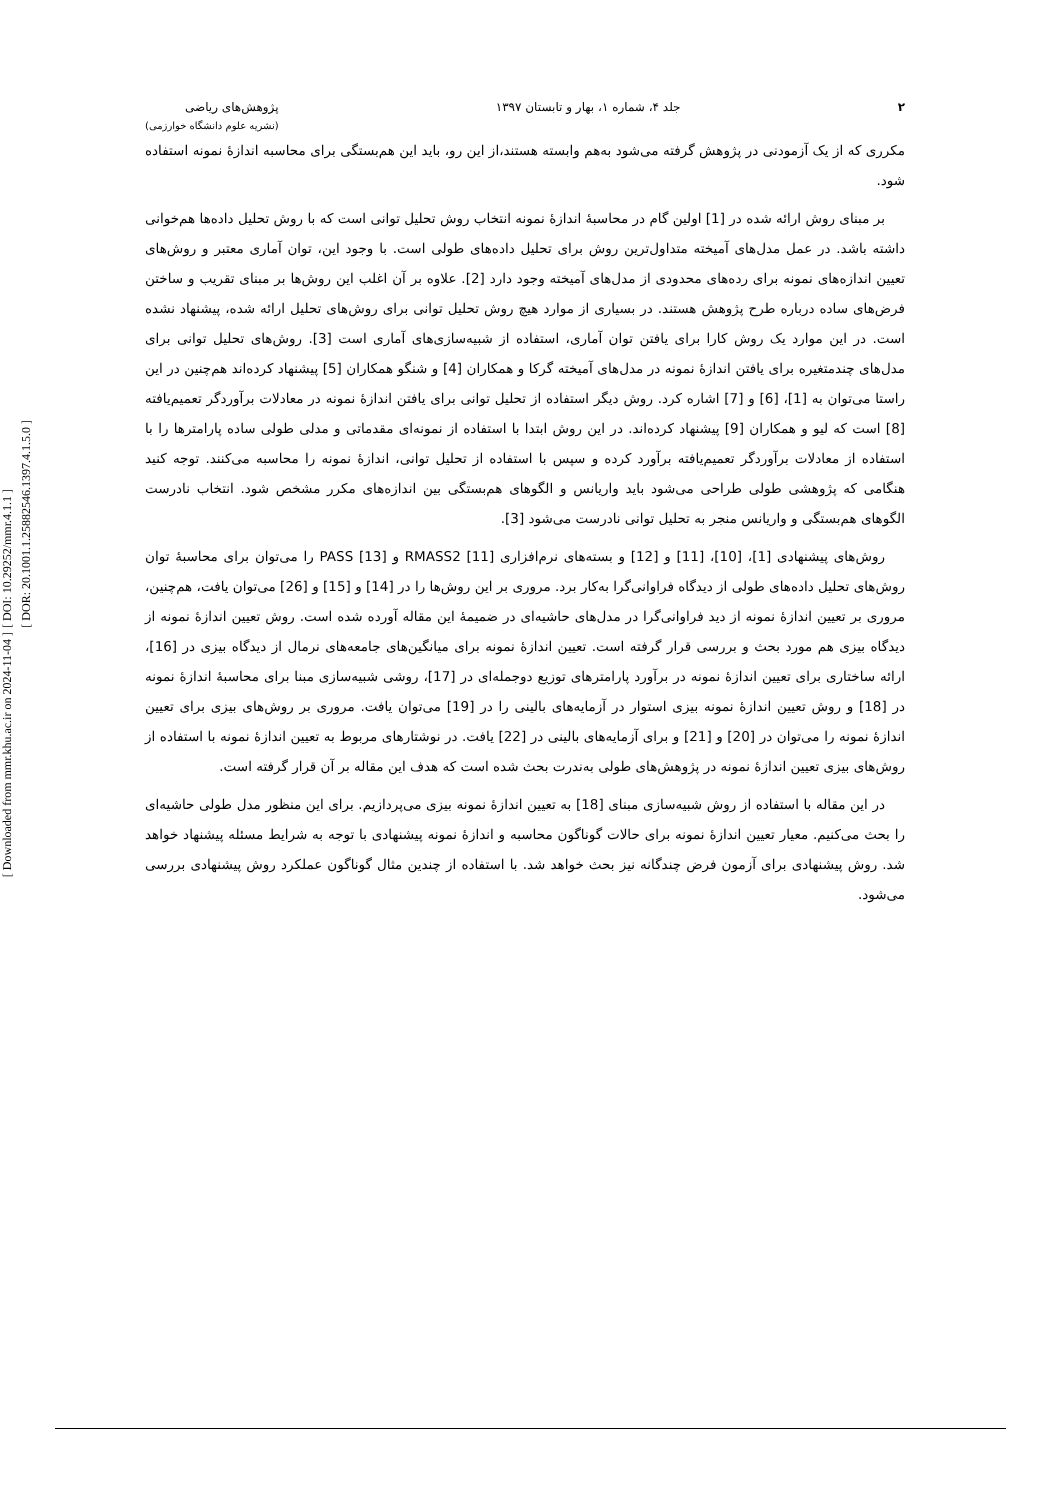[ DOI: 10.29252/mmr.4.1.1 ]
[ DOR: 20.1001.1.25882546.1397.4.1.5.0 ]
[ Downloaded from mmr.khu.ac.ir on 2024-11-04 ]
۲ جلد ۴، شماره ۱، بهار و تابستان ۱۳۹۷
پژوهش‌های ریاضی
(نشریه علوم دانشگاه خوارزمی)
مکرری که از یک آزمودنی در پژوهش گرفته می‌شود به‌هم وابسته هستند،از این رو، باید این هم‌بستگی برای محاسبه اندازهٔ نمونه استفاده شود.
بر مبنای روش ارائه شده در [1] اولین گام در محاسبهٔ اندازهٔ نمونه انتخاب روش تحلیل توانی است که با روش تحلیل داده‌ها هم‌خوانی داشته باشد. در عمل مدل‌های آمیخته متداول‌ترین روش برای تحلیل داده‌های طولی است. با وجود این، توان آماری معتبر و روش‌های تعیین اندازه‌های نمونه برای رده‌های محدودی از مدل‌های آمیخته وجود دارد [2]. علاوه بر آن اغلب این روش‌ها بر مبنای تقریب و ساختن فرض‌های ساده درباره طرح پژوهش هستند. در بسیاری از موارد هیچ روش تحلیل توانی برای روش‌های تحلیل ارائه شده، پیشنهاد نشده است. در این موارد یک روش کارا برای یافتن توان آماری، استفاده از شبیه‌سازی‌های آماری است [3]. روش‌های تحلیل توانی برای مدل‌های چندمتغیره برای یافتن اندازهٔ نمونه در مدل‌های آمیخته گرکا و همکاران [4] و شنگو همکاران [5] پیشنهاد کرده‌اند هم‌چنین در این راستا می‌توان به [1]، [6] و [7] اشاره کرد. روش دیگر استفاده از تحلیل توانی برای یافتن اندازهٔ نمونه در معادلات برآوردگر تعمیم‌یافته [8] است که لیو و همکاران [9] پیشنهاد کرده‌اند. در این روش ابتدا با استفاده از نمونه‌ای مقدماتی و مدلی طولی ساده پارامترها را با استفاده از معادلات برآوردگر تعمیم‌یافته برآورد کرده و سپس با استفاده از تحلیل توانی، اندازهٔ نمونه را محاسبه می‌کنند. توجه کنید هنگامی که پژوهشی طولی طراحی می‌شود باید واریانس و الگوهای هم‌بستگی بین اندازه‌های مکرر مشخص شود. انتخاب نادرست الگوهای هم‌بستگی و واریانس منجر به تحلیل توانی نادرست می‌شود [3].
روش‌های پیشنهادی [1]، [10]، [11] و [12] و بسته‌های نرم‌افزاری RMASS2 [11] و PASS [13] را می‌توان برای محاسبهٔ توان روش‌های تحلیل داده‌های طولی از دیدگاه فراوانی‌گرا به‌کار برد. مروری بر این روش‌ها را در [14] و [15] و [26] می‌توان یافت، هم‌چنین، مروری بر تعیین اندازهٔ نمونه از دید فراوانی‌گرا در مدل‌های حاشیه‌ای در ضمیمهٔ این مقاله آورده شده است. روش تعیین اندازهٔ نمونه از دیدگاه بیزی هم مورد بحث و بررسی قرار گرفته است. تعیین اندازهٔ نمونه برای میانگین‌های جامعه‌های نرمال از دیدگاه بیزی در [16]، ارائه ساختاری برای تعیین اندازهٔ نمونه در برآورد پارامترهای توزیع دوجمله‌ای در [17]، روشی شبیه‌سازی مبنا برای محاسبهٔ اندازهٔ نمونه در [18] و روش تعیین اندازهٔ نمونه بیزی استوار در آزمایه‌های بالینی را در [19] می‌توان یافت. مروری بر روش‌های بیزی برای تعیین اندازهٔ نمونه را می‌توان در [20] و [21] و برای آزمایه‌های بالینی در [22] یافت. در نوشتارهای مربوط به تعیین اندازهٔ نمونه با استفاده از روش‌های بیزی تعیین اندازهٔ نمونه در پژوهش‌های طولی به‌ندرت بحث شده است که هدف این مقاله بر آن قرار گرفته است.
در این مقاله با استفاده از روش شبیه‌سازی مبنای [18] به تعیین اندازهٔ نمونه بیزی می‌پردازیم. برای این منظور مدل طولی حاشیه‌ای را بحث می‌کنیم. معیار تعیین اندازهٔ نمونه برای حالات گوناگون محاسبه و اندازهٔ نمونه پیشنهادی با توجه به شرایط مسئله پیشنهاد خواهد شد. روش پیشنهادی برای آزمون فرض چندگانه نیز بحث خواهد شد. با استفاده از چندین مثال گوناگون عملکرد روش پیشنهادی بررسی می‌شود.